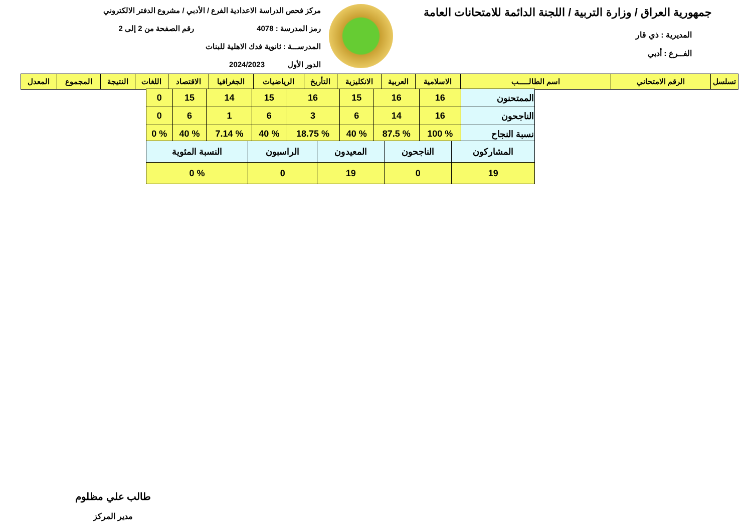جمهورية العراق / وزارة التربية / اللجنة الدائمة للامتحانات العامة
المديرية : ذي قار
الفــرع : أدبي
مركز فحص الدراسة الاعدادية الفرع / الأدبي / مشروع الدفتر الالكتروني
رمز المدرسة : 4078 رقم الصفحة من 2 إلى 2
المدرســـة : ثانوية فدك الاهلية للبنات
الدور الأول 2024/2023
| تسلسل | الرقم الامتحاني | اسم الطالـــــب | الاسلامية | العربية | الانكليزية | التأريخ | الرياضيات | الجغرافيا | الاقتصاد | اللغات | النتيجة | المجموع | المعدل |
| --- | --- | --- | --- | --- | --- | --- | --- | --- | --- | --- | --- | --- | --- |
| الممتحنون | 16 | 16 | 15 | 16 | 15 | 14 | 15 | 0 |
| الناجحون | 16 | 14 | 6 | 3 | 6 | 1 | 6 | 0 |
| نسبة النجاح | % 100 | % 87.5 | % 40 | % 18.75 | % 40 | % 7.14 | % 40 | % 0 |
| المشاركون | الناجحون | المعيدون | الراسبون | النسبة المئوية |
| 19 | 0 | 19 | 0 | % 0 |
طالب علي مظلوم
مدير المركز